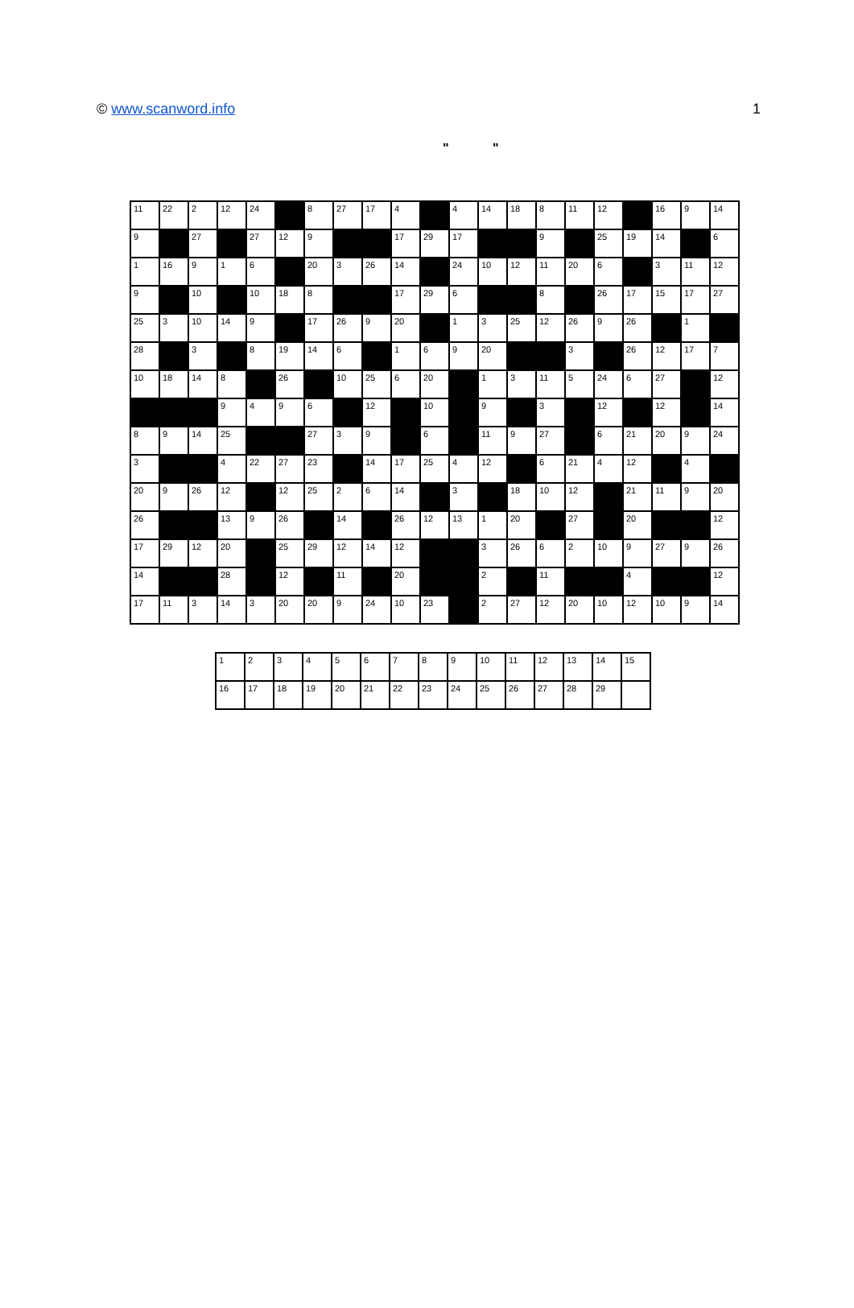© www.scanword.info 1
" "
| 11 | 22 | 2 | 12 | 24 | | 8 | 27 | 17 | 4 | | 4 | 14 | 18 | 8 | 11 | 12 | | 16 | 9 | 14 |
| 9 | | 27 | | 27 | 12 | 9 | | | 17 | 29 | 17 | | | 9 | | 25 | 19 | 14 | | 6 |
| 1 | 16 | 9 | 1 | 6 | | 20 | 3 | 26 | 14 | | 24 | 10 | 12 | 11 | 20 | 6 | | 3 | 11 | 12 |
| 9 | | 10 | | 10 | 18 | 8 | | | 17 | 29 | 6 | | | 8 | | 26 | 17 | 15 | 17 | 27 |
| 25 | 3 | 10 | 14 | 9 | | 17 | 26 | 9 | 20 | | 1 | 3 | 25 | 12 | 26 | 9 | 26 | | 1 | |
| 28 | | 3 | | 8 | 19 | 14 | 6 | | 1 | 6 | 9 | 20 | | | 3 | | 26 | 12 | 17 | 7 |
| 10 | 18 | 14 | 8 | | 26 | | 10 | 25 | 6 | 20 | | 1 | 3 | 11 | 5 | 24 | 6 | 27 | | 12 |
| | | | 9 | 4 | 9 | 6 | | 12 | | 10 | | 9 | | 3 | | 12 | | 12 | | 14 |
| 8 | 9 | 14 | 25 | | | 27 | 3 | 9 | | 6 | | 11 | 9 | 27 | | 6 | 21 | 20 | 9 | 24 |
| 3 | | | 4 | 22 | 27 | 23 | | 14 | 17 | 25 | 4 | 12 | | 6 | 21 | 4 | 12 | | 4 | |
| 20 | 9 | 26 | 12 | | 12 | 25 | 2 | 6 | 14 | | 3 | | 18 | 10 | 12 | | 21 | 11 | 9 | 20 |
| 26 | | | 13 | 9 | 26 | | 14 | | 26 | 12 | 13 | 1 | 20 | | 27 | | 20 | | | 12 |
| 17 | 29 | 12 | 20 | | 25 | 29 | 12 | 14 | 12 | | | 3 | 26 | 6 | 2 | 10 | 9 | 27 | 9 | 26 |
| 14 | | | 28 | | 12 | | 11 | | 20 | | | 2 | | 11 | | | 4 | | | 12 |
| 17 | 11 | 3 | 14 | 3 | 20 | 20 | 9 | 24 | 10 | 23 | | 2 | 27 | 12 | 20 | 10 | 12 | 10 | 9 | 14 |
| 1 | 2 | 3 | 4 | 5 | 6 | 7 | 8 | 9 | 10 | 11 | 12 | 13 | 14 | 15 |
| 16 | 17 | 18 | 19 | 20 | 21 | 22 | 23 | 24 | 25 | 26 | 27 | 28 | 29 | |